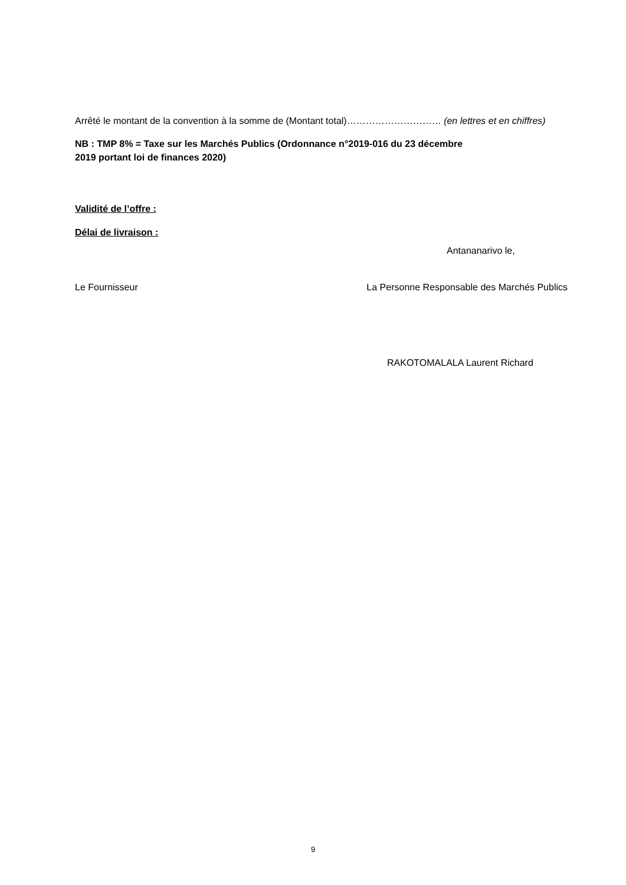Arrêté le montant de la convention à la somme de (Montant total)………………………… (en lettres et en chiffres)
NB : TMP 8% = Taxe sur les Marchés Publics (Ordonnance n°2019-016 du 23 décembre
2019 portant loi de finances 2020)
Validité de l’offre :
Délai de livraison :
Antananarivo le,
Le Fournisseur La Personne Responsable des Marchés Publics
RAKOTOMALALA Laurent Richard
9